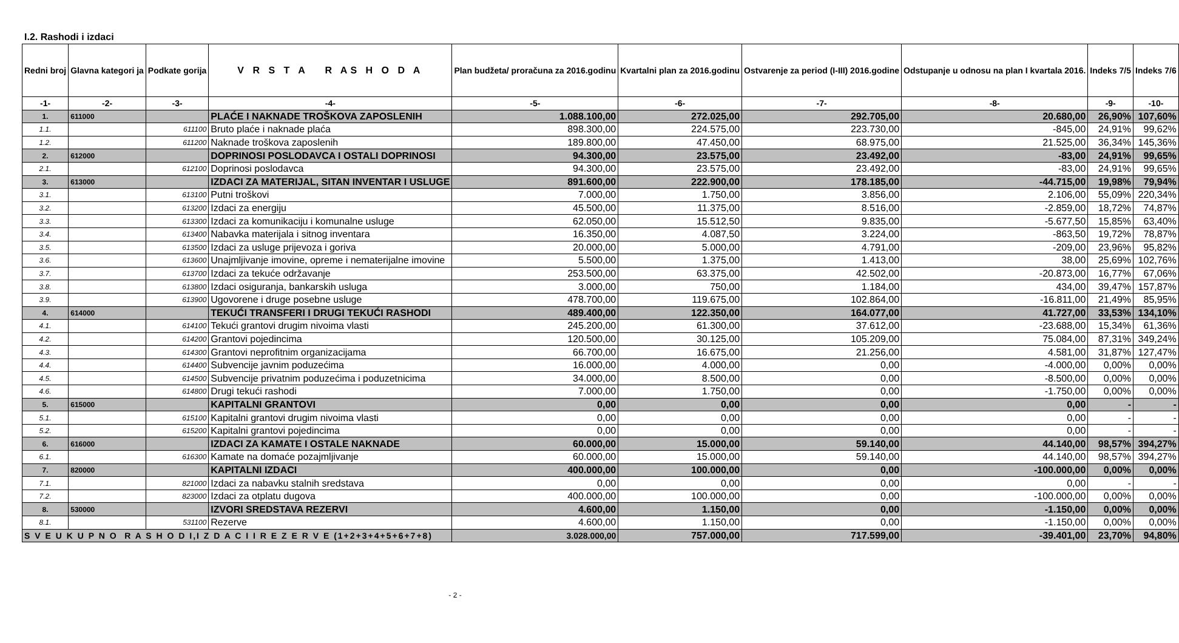I.2. Rashodi i izdaci
| Redni broj | Glavna kategori ja | Podkate gorija | V R S T A R AS H O D A | Plan budžeta/ proračuna za 2016.godinu | Kvartalni plan za 2016.godinu | Ostvarenje za period (I-III) 2016.godine | Odstupanje u odnosu na plan I kvartala 2016. | Indeks 7/5 | Indeks 7/6 |
| --- | --- | --- | --- | --- | --- | --- | --- | --- | --- |
| -1- | -2- | -3- | -4- | -5- | -6- | -7- | -8- | -9- | -10- |
| 1. | 611000 | | PLAĆE I NAKNADE TROŠKOVA ZAPOSLENIH | 1.088.100,00 | 272.025,00 | 292.705,00 | 20.680,00 | 26,90% | 107,60% |
| 1.1. | | 611100 | Bruto plaće i naknade plaća | 898.300,00 | 224.575,00 | 223.730,00 | -845,00 | 24,91% | 99,62% |
| 1.2. | | 611200 | Naknade troškova zaposlenih | 189.800,00 | 47.450,00 | 68.975,00 | 21.525,00 | 36,34% | 145,36% |
| 2. | 612000 | | DOPRINOSI POSLODAVCA I OSTALI DOPRINOSI | 94.300,00 | 23.575,00 | 23.492,00 | -83,00 | 24,91% | 99,65% |
| 2.1. | | 612100 | Doprinosi poslodavca | 94.300,00 | 23.575,00 | 23.492,00 | -83,00 | 24,91% | 99,65% |
| 3. | 613000 | | IZDACI ZA MATERIJAL, SITAN INVENTAR I USLUGE | 891.600,00 | 222.900,00 | 178.185,00 | -44.715,00 | 19,98% | 79,94% |
| 3.1. | | 613100 | Putni troškovi | 7.000,00 | 1.750,00 | 3.856,00 | 2.106,00 | 55,09% | 220,34% |
| 3.2. | | 613200 | Izdaci za energiju | 45.500,00 | 11.375,00 | 8.516,00 | -2.859,00 | 18,72% | 74,87% |
| 3.3. | | 613300 | Izdaci za komunikaciju i komunalne usluge | 62.050,00 | 15.512,50 | 9.835,00 | -5.677,50 | 15,85% | 63,40% |
| 3.4. | | 613400 | Nabavka materijala i sitnog inventara | 16.350,00 | 4.087,50 | 3.224,00 | -863,50 | 19,72% | 78,87% |
| 3.5. | | 613500 | Izdaci za usluge prijevoza i goriva | 20.000,00 | 5.000,00 | 4.791,00 | -209,00 | 23,96% | 95,82% |
| 3.6. | | 613600 | Unajmljivanje imovine, opreme i nematerijalne imovine | 5.500,00 | 1.375,00 | 1.413,00 | 38,00 | 25,69% | 102,76% |
| 3.7. | | 613700 | Izdaci za tekuće održavanje | 253.500,00 | 63.375,00 | 42.502,00 | -20.873,00 | 16,77% | 67,06% |
| 3.8. | | 613800 | Izdaci osiguranja, bankarskih usluga | 3.000,00 | 750,00 | 1.184,00 | 434,00 | 39,47% | 157,87% |
| 3.9. | | 613900 | Ugovorene i druge posebne usluge | 478.700,00 | 119.675,00 | 102.864,00 | -16.811,00 | 21,49% | 85,95% |
| 4. | 614000 | | TEKUĆI TRANSFERI I DRUGI TEKUĆI RASHODI | 489.400,00 | 122.350,00 | 164.077,00 | 41.727,00 | 33,53% | 134,10% |
| 4.1. | | 614100 | Tekući grantovi drugim nivoima vlasti | 245.200,00 | 61.300,00 | 37.612,00 | -23.688,00 | 15,34% | 61,36% |
| 4.2. | | 614200 | Grantovi pojedincima | 120.500,00 | 30.125,00 | 105.209,00 | 75.084,00 | 87,31% | 349,24% |
| 4.3. | | 614300 | Grantovi neprofitnim organizacijama | 66.700,00 | 16.675,00 | 21.256,00 | 4.581,00 | 31,87% | 127,47% |
| 4.4. | | 614400 | Subvencije javnim poduzećima | 16.000,00 | 4.000,00 | 0,00 | -4.000,00 | 0,00% | 0,00% |
| 4.5. | | 614500 | Subvencije privatnim poduzećima i poduzetnicima | 34.000,00 | 8.500,00 | 0,00 | -8.500,00 | 0,00% | 0,00% |
| 4.6. | | 614800 | Drugi tekući rashodi | 7.000,00 | 1.750,00 | 0,00 | -1.750,00 | 0,00% | 0,00% |
| 5. | 615000 | | KAPITALNI GRANTOVI | 0,00 | 0,00 | 0,00 | 0,00 | - | - |
| 5.1. | | 615100 | Kapitalni grantovi drugim nivoima vlasti | 0,00 | 0,00 | 0,00 | 0,00 | - | - |
| 5.2. | | 615200 | Kapitalni grantovi pojedincima | 0,00 | 0,00 | 0,00 | 0,00 | - | - |
| 6. | 616000 | | IZDACI ZA KAMATE I OSTALE NAKNADE | 60.000,00 | 15.000,00 | 59.140,00 | 44.140,00 | 98,57% | 394,27% |
| 6.1. | | 616300 | Kamate na domaće pozajmljivanje | 60.000,00 | 15.000,00 | 59.140,00 | 44.140,00 | 98,57% | 394,27% |
| 7. | 820000 | | KAPITALNI IZDACI | 400.000,00 | 100.000,00 | 0,00 | -100.000,00 | 0,00% | 0,00% |
| 7.1. | | 821000 | Izdaci za nabavku stalnih sredstava | 0,00 | 0,00 | 0,00 | 0,00 | - | - |
| 7.2. | | 823000 | Izdaci za otplatu dugova | 400.000,00 | 100.000,00 | 0,00 | -100.000,00 | 0,00% | 0,00% |
| 8. | 530000 | | IZVORI SREDSTAVA REZERVI | 4.600,00 | 1.150,00 | 0,00 | -1.150,00 | 0,00% | 0,00% |
| 8.1. | | 531100 | Rezerve | 4.600,00 | 1.150,00 | 0,00 | -1.150,00 | 0,00% | 0,00% |
| S V E U K U P N O R A S H O D I,I Z D A C I I R E Z E R V E (1+2+3+4+5+6+7+8) | | | | 3.028.000,00 | 757.000,00 | 717.599,00 | -39.401,00 | 23,70% | 94,80% |
- 2 -